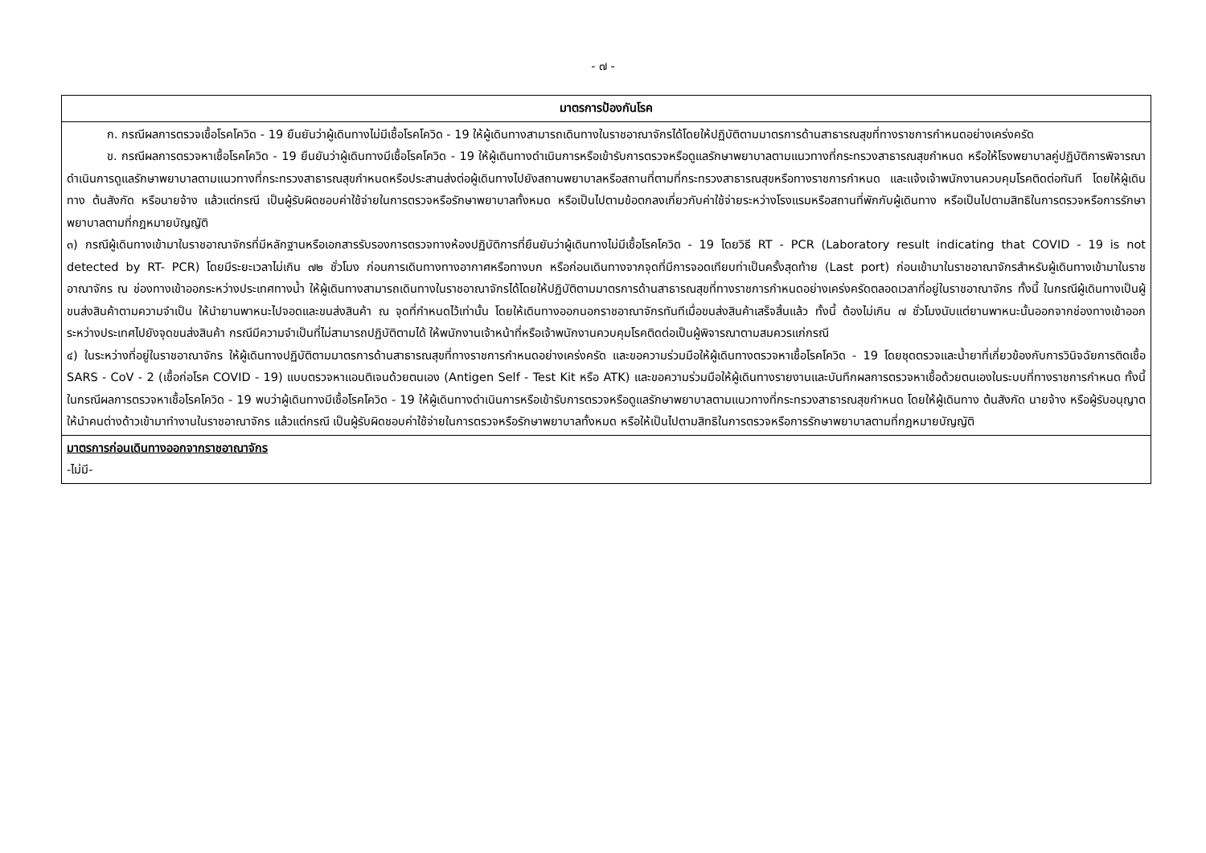- ๗ -
| มาตรการป้องกันโรค |
| --- |
| ก. กรณีผลการตรวจเชื้อโรคโควิด - 19 ยืนยันว่าผู้เดินทางไม่มีเชื้อโรคโควิด - 19 ให้ผู้เดินทางสามารถเดินทางในราชอาณาจักรได้โดยให้ปฏิบัติตามมาตรการด้านสาธารณสุขที่ทางราชการกำหนดอย่างเคร่งครัด ข. กรณีผลการตรวจหาเชื้อโรคโควิด - 19 ยืนยันว่าผู้เดินทางมีเชื้อโรคโควิด - 19 ให้ผู้เดินทางดำเนินการหรือเข้ารับการตรวจหรือดูแลรักษาพยาบาลตามแนวทางที่กระทรวงสาธารณสุขกำหนด หรือให้โรงพยาบาลคู่ปฏิบัติการพิจารณาดำเนินการดูแลรักษาพยาบาลตามแนวทางที่กระทรวงสาธารณสุขกำหนดหรือประสานส่งต่อผู้เดินทางไปยังสถานพยาบาลหรือสถานที่ตามที่กระทรวงสาธารณสุขหรือทางราชการกำหนด และแจ้งเจ้าพนักงานควบคุมโรคติดต่อทันที โดยให้ผู้เดินทาง ต้นสังกัด หรือนายจ้าง แล้วแต่กรณี เป็นผู้รับผิดชอบค่าใช้จ่ายในการตรวจหรือรักษาพยาบาลทั้งหมด หรือเป็นไปตามข้อตกลงเกี่ยวกับค่าใช้จ่ายระหว่างโรงแรมหรือสถานที่พักกับผู้เดินทาง หรือเป็นไปตามสิทธิในการตรวจหรือการรักษาพยาบาลตามที่กฎหมายบัญญัติ ๓) กรณีผู้เดินทางเข้ามาในราชอาณาจักรที่มีหลักฐานหรือเอกสารรับรองการตรวจทางห้องปฏิบัติการที่ยืนยันว่าผู้เดินทางไม่มีเชื้อโรคโควิด - 19 โดยวิธี RT - PCR (Laboratory result indicating that COVID - 19 is not detected by RT- PCR) โดยมีระยะเวลาไม่เกิน ๗๒ ชั่วโมง ก่อนการเดินทางทางอากาศหรือทางบก หรือก่อนเดินทางจากจุดที่มีการจอดเทียบท่าเป็นครั้งสุดท้าย (Last port) ก่อนเข้ามาในราชอาณาจักรสำหรับผู้เดินทางเข้ามาในราชอาณาจักร ณ ช่องทางเข้าออกระหว่างประเทศทางน้ำ ให้ผู้เดินทางสามารถเดินทางในราชอาณาจักรได้โดยให้ปฏิบัติตามมาตรการด้านสาธารณสุขที่ทางราชการกำหนดอย่างเคร่งครัดตลอดเวลาที่อยู่ในราชอาณาจักร ทั้งนี้ ในกรณีผู้เดินทางเป็นผู้ขนส่งสินค้าตามความจำเป็น ให้นำยานพาหนะไปจอดและขนส่งสินค้า ณ จุดที่กำหนดไว้เท่านั้น โดยให้เดินทางออกนอกราชอาณาจักรทันทีเมื่อขนส่งสินค้าเสร็จสิ้นแล้ว ทั้งนี้ ต้องไม่เกิน ๗ ชั่วโมงนับแต่ยานพาหนะนั้นออกจากช่องทางเข้าออกระหว่างประเทศไปยังจุดขนส่งสินค้า กรณีมีความจำเป็นที่ไม่สามารถปฏิบัติตามได้ ให้พนักงานเจ้าหน้าที่หรือเจ้าพนักงานควบคุมโรคติดต่อเป็นผู้พิจารณาตามสมควรแก่กรณี ๔) ในระหว่างที่อยู่ในราชอาณาจักร ให้ผู้เดินทางปฏิบัติตามมาตรการด้านสาธารณสุขที่ทางราชการกำหนดอย่างเคร่งครัด และขอความร่วมมือให้ผู้เดินทางตรวจหาเชื้อโรคโควิด - 19 โดยชุดตรวจและน้ำยาที่เกี่ยวข้องกับการวินิจฉัยการติดเชื้อ SARS - CoV - 2 (เชื้อก่อโรค COVID - 19) แบบตรวจหาแอนติเจนด้วยตนเอง (Antigen Self - Test Kit หรือ ATK) และขอความร่วมมือให้ผู้เดินทางรายงานและบันทึกผลการตรวจหาเชื้อด้วยตนเองในระบบที่ทางราชการกำหนด ทั้งนี้ ในกรณีผลการตรวจหาเชื้อโรคโควิด - 19 พบว่าผู้เดินทางมีเชื้อโรคโควิด - 19 ให้ผู้เดินทางดำเนินการหรือเข้ารับการตรวจหรือดูแลรักษาพยาบาลตามแนวทางที่กระทรวงสาธารณสุขกำหนด โดยให้ผู้เดินทาง ต้นสังกัด นายจ้าง หรือผู้รับอนุญาตให้นำคนต่างด้าวเข้ามาทำงานในราชอาณาจักร แล้วแต่กรณี เป็นผู้รับผิดชอบค่าใช้จ่ายในการตรวจหรือรักษาพยาบาลทั้งหมด หรือให้เป็นไปตามสิทธิในการตรวจหรือการรักษาพยาบาลตามที่กฎหมายบัญญัติ |
| มาตรการก่อนเดินทางออกจากราชอาณาจักร -ไม่มี- |